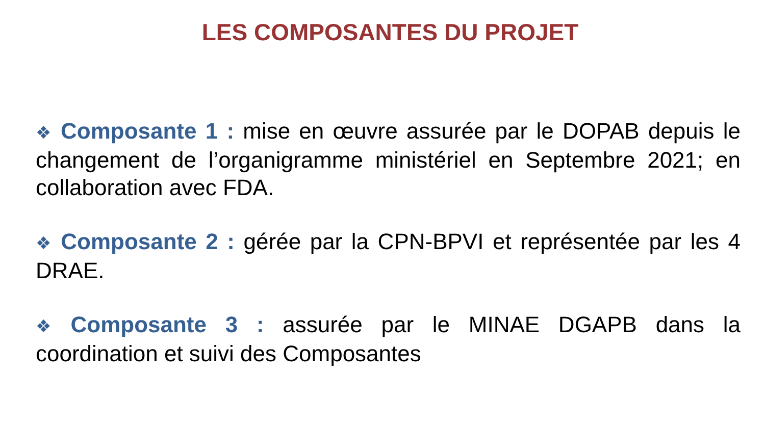LES COMPOSANTES DU PROJET
❖ Composante 1 : mise en œuvre assurée par le DOPAB depuis le changement de l’organigramme ministériel en Septembre 2021; en collaboration avec FDA.
❖ Composante 2 : gérée par la CPN-BPVI et représentée par les 4 DRAE.
❖ Composante 3 : assurée par le MINAE DGAPB dans la coordination et suivi des Composantes